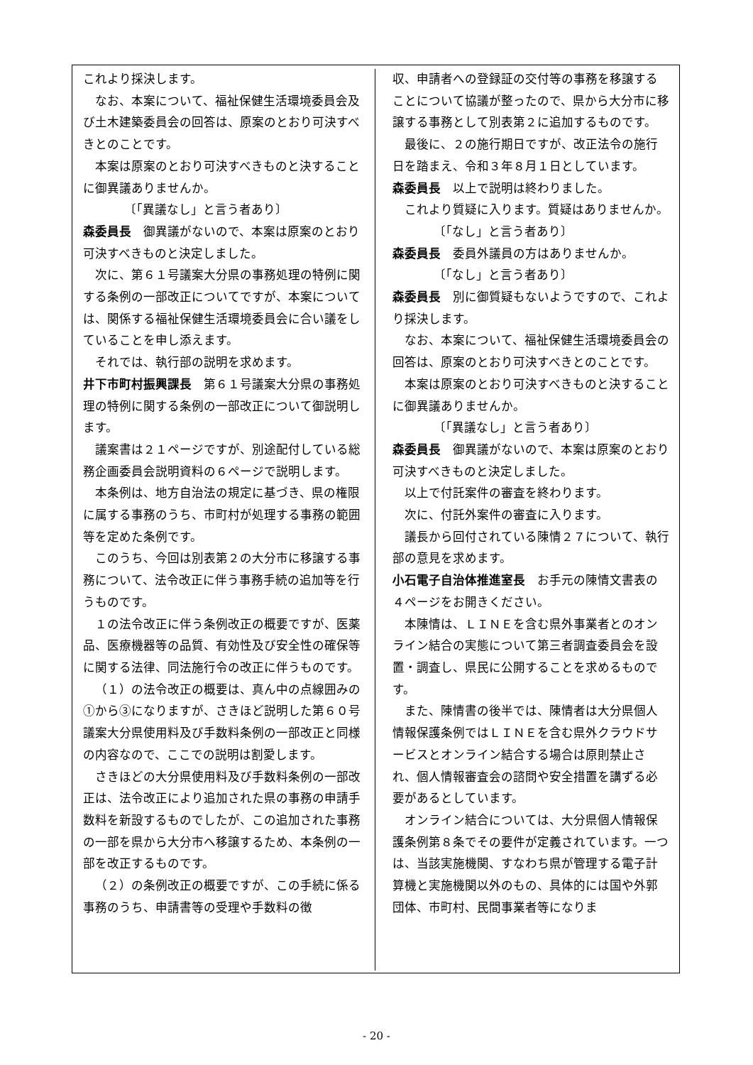これより採決します。
なお、本案について、福祉保健生活環境委員会及び土木建築委員会の回答は、原案のとおり可決すべきとのことです。
本案は原案のとおり可決すべきものと決することに御異議ありませんか。
〔「異議なし」と言う者あり〕
森委員長　御異議がないので、本案は原案のとおり可決すべきものと決定しました。
次に、第６１号議案大分県の事務処理の特例に関する条例の一部改正についてですが、本案については、関係する福祉保健生活環境委員会に合い議をしていることを申し添えます。
それでは、執行部の説明を求めます。
井下市町村振興課長　第６１号議案大分県の事務処理の特例に関する条例の一部改正について御説明します。
議案書は２１ページですが、別途配付している総務企画委員会説明資料の６ページで説明します。
本条例は、地方自治法の規定に基づき、県の権限に属する事務のうち、市町村が処理する事務の範囲等を定めた条例です。
このうち、今回は別表第２の大分市に移譲する事務について、法令改正に伴う事務手続の追加等を行うものです。
１の法令改正に伴う条例改正の概要ですが、医薬品、医療機器等の品質、有効性及び安全性の確保等に関する法律、同法施行令の改正に伴うものです。
（１）の法令改正の概要は、真ん中の点線囲みの①から③になりますが、さきほど説明した第６０号議案大分県使用料及び手数料条例の一部改正と同様の内容なので、ここでの説明は割愛します。
さきほどの大分県使用料及び手数料条例の一部改正は、法令改正により追加された県の事務の申請手数料を新設するものでしたが、この追加された事務の一部を県から大分市へ移譲するため、本条例の一部を改正するものです。
（２）の条例改正の概要ですが、この手続に係る事務のうち、申請書等の受理や手数料の徴
収、申請者への登録証の交付等の事務を移譲することについて協議が整ったので、県から大分市に移譲する事務として別表第２に追加するものです。
最後に、２の施行期日ですが、改正法令の施行日を踏まえ、令和３年８月１日としています。
森委員長　以上で説明は終わりました。
これより質疑に入ります。質疑はありませんか。
〔「なし」と言う者あり〕
森委員長　委員外議員の方はありませんか。
〔「なし」と言う者あり〕
森委員長　別に御質疑もないようですので、これより採決します。
なお、本案について、福祉保健生活環境委員会の回答は、原案のとおり可決すべきとのことです。
本案は原案のとおり可決すべきものと決することに御異議ありませんか。
〔「異議なし」と言う者あり〕
森委員長　御異議がないので、本案は原案のとおり可決すべきものと決定しました。
以上で付託案件の審査を終わります。
次に、付託外案件の審査に入ります。
議長から回付されている陳情２７について、執行部の意見を求めます。
小石電子自治体推進室長　お手元の陳情文書表の４ページをお開きください。
本陳情は、ＬＩＮＥを含む県外事業者とのオンライン結合の実態について第三者調査委員会を設置・調査し、県民に公開することを求めるものです。
また、陳情書の後半では、陳情者は大分県個人情報保護条例ではＬＩＮＥを含む県外クラウドサービスとオンライン結合する場合は原則禁止され、個人情報審査会の諮問や安全措置を講ずる必要があるとしています。
オンライン結合については、大分県個人情報保護条例第８条でその要件が定義されています。一つは、当該実施機関、すなわち県が管理する電子計算機と実施機関以外のもの、具体的には国や外郭団体、市町村、民間事業者等になりま
- 20 -